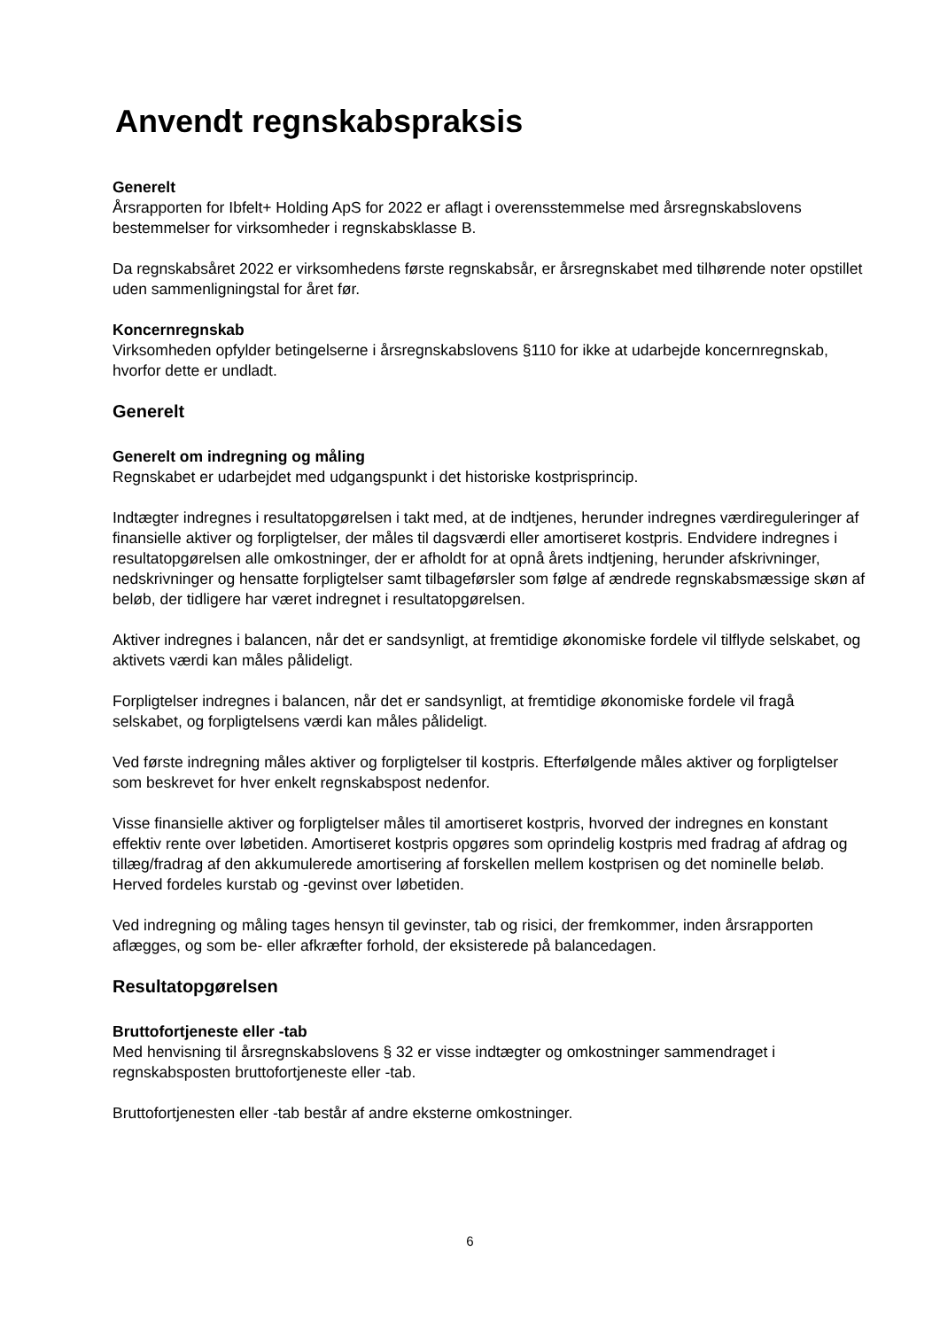Anvendt regnskabspraksis
Generelt
Årsrapporten for Ibfelt+ Holding ApS for 2022 er aflagt i overensstemmelse med årsregnskabslovens bestemmelser for virksomheder i regnskabsklasse B.
Da regnskabsåret 2022 er virksomhedens første regnskabsår, er årsregnskabet med tilhørende noter opstillet uden sammenligningstal for året før.
Koncernregnskab
Virksomheden opfylder betingelserne i årsregnskabslovens §110 for ikke at udarbejde koncernregnskab, hvorfor dette er undladt.
Generelt
Generelt om indregning og måling
Regnskabet er udarbejdet med udgangspunkt i det historiske kostprisprincip.
Indtægter indregnes i resultatopgørelsen i takt med, at de indtjenes, herunder indregnes værdireguleringer af finansielle aktiver og forpligtelser, der måles til dagsværdi eller amortiseret kostpris. Endvidere indregnes i resultatopgørelsen alle omkostninger, der er afholdt for at opnå årets indtjening, herunder afskrivninger, nedskrivninger og hensatte forpligtelser samt tilbageførsler som følge af ændrede regnskabsmæssige skøn af beløb, der tidligere har været indregnet i resultatopgørelsen.
Aktiver indregnes i balancen, når det er sandsynligt, at fremtidige økonomiske fordele vil tilflyde selskabet, og aktivets værdi kan måles pålideligt.
Forpligtelser indregnes i balancen, når det er sandsynligt, at fremtidige økonomiske fordele vil fragå selskabet, og forpligtelsens værdi kan måles pålideligt.
Ved første indregning måles aktiver og forpligtelser til kostpris. Efterfølgende måles aktiver og forpligtelser som beskrevet for hver enkelt regnskabspost nedenfor.
Visse finansielle aktiver og forpligtelser måles til amortiseret kostpris, hvorved der indregnes en konstant effektiv rente over løbetiden. Amortiseret kostpris opgøres som oprindelig kostpris med fradrag af afdrag og tillæg/fradrag af den akkumulerede amortisering af forskellen mellem kostprisen og det nominelle beløb. Herved fordeles kurstab og -gevinst over løbetiden.
Ved indregning og måling tages hensyn til gevinster, tab og risici, der fremkommer, inden årsrapporten aflægges, og som be- eller afkræfter forhold, der eksisterede på balancedagen.
Resultatopgørelsen
Bruttofortjeneste eller -tab
Med henvisning til årsregnskabslovens § 32 er visse indtægter og omkostninger sammendraget i regnskabsposten bruttofortjeneste eller -tab.
Bruttofortjenesten eller -tab består af andre eksterne omkostninger.
6